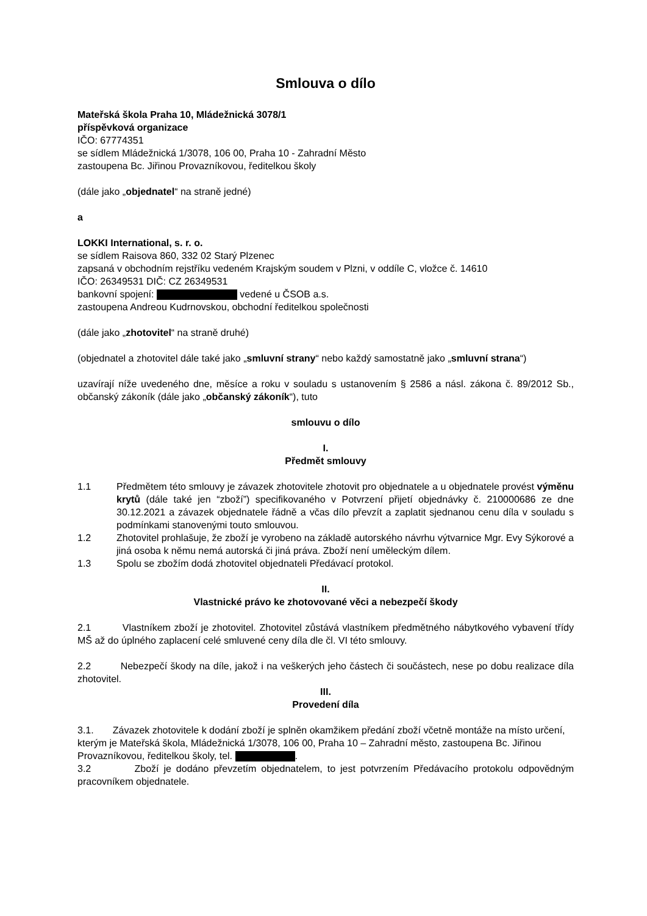Smlouva o dílo
Mateřská škola Praha 10, Mládežnická 3078/1
příspěvková organizace
IČO: 67774351
se sídlem Mládežnická 1/3078, 106 00, Praha 10 - Zahradní Město
zastoupena Bc. Jiřinou Provazníkovou, ředitelkou školy
(dále jako „objednatel“ na straně jedné)
a
LOKKI International, s. r. o.
se sídlem Raisova 860, 332 02 Starý Plzenec
zapsaná v obchodním rejstříku vedeném Krajským soudem v Plzni, v oddíle C, vložce č. 14610
IČO: 26349531 DIČ: CZ 26349531
bankovní spojení: vedené u ČSOB a.s.
zastoupena Andreou Kudrnovskou, obchodní ředitelkou společnosti
(dále jako „zhotovitel“ na straně druhé)
(objednatel a zhotovitel dále také jako „smluvní strany“ nebo každý samostatně jako „smluvní strana“)
uzavírají níže uvedeného dne, měsíce a roku v souladu s ustanovením § 2586 a násl. zákona č. 89/2012 Sb., občanský zákoník (dále jako „občanský zákoník“), tuto
smlouvu o dílo
I.
Předmět smlouvy
1.1 Předmětem této smlouvy je závazek zhotovitele zhotovit pro objednatele a u objednatele provést výměnu krytů (dále také jen “zboží”) specifikovaného v Potvrzení přijetí objednávky č. 210000686 ze dne 30.12.2021 a závazek objednatele řádně a včas dílo převzít a zaplatit sjednanou cenu díla v souladu s podmínkami stanovenými touto smlouvou.
1.2 Zhotovitel prohlašuje, že zboží je vyrobeno na základě autorského návrhu výtvarnice Mgr. Evy Sýkorové a jiná osoba k němu nemá autorská či jiná práva. Zboží není uměleckým dílem.
1.3 Spolu se zbožím dodá zhotovitel objednateli Předávací protokol.
II.
Vlastnické právo ke zhotovované věci a nebezpečí škody
2.1 Vlastníkem zboží je zhotovitel. Zhotovitel zůstává vlastníkem předmětného nábytkového vybavení třídy MŠ až do úplného zaplacení celé smluvené ceny díla dle čl. VI této smlouvy.
2.2 Nebezpečí škody na díle, jakož i na veškerých jeho částech či součástech, nese po dobu realizace díla zhotovitel.
III.
Provedení díla
3.1. Závazek zhotovitele k dodání zboží je splněn okamžikem předání zboží včetně montáže na místo určení, kterým je Mateřská škola, Mládežnická 1/3078, 106 00, Praha 10 – Zahradní město, zastoupena Bc. Jiřinou Provazníkovou, ředitelkou školy, tel. .
3.2 Zboží je dodáno převzetím objednatelem, to jest potvrzením Předávacího protokolu odpovědným pracovníkem objednatele.